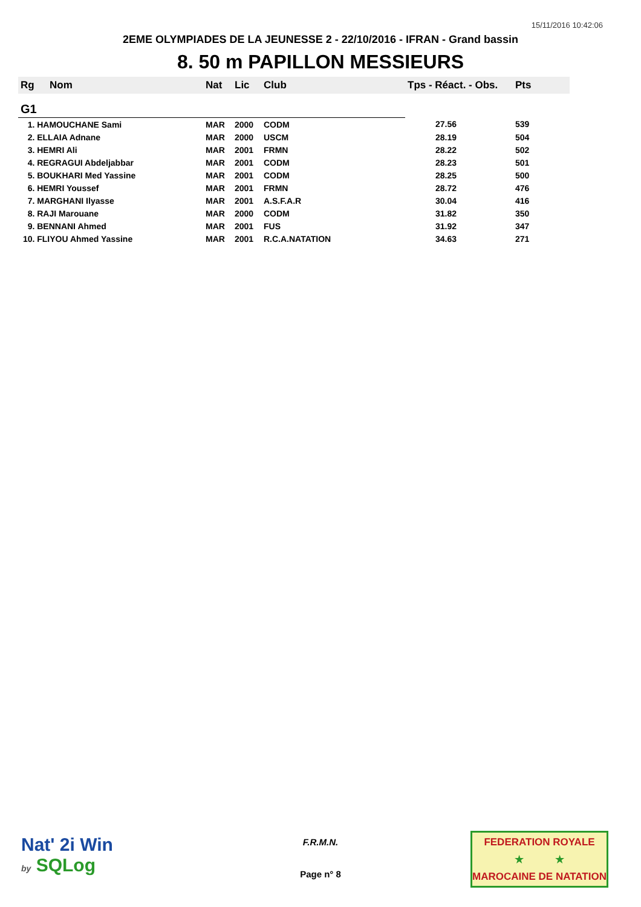15/11/2016 10:42:06
2EME OLYMPIADES DE LA JEUNESSE 2 - 22/10/2016 - IFRAN - Grand bassin
8. 50 m PAPILLON MESSIEURS
| Rg | Nom | Nat | Lic | Club | Tps - Réact. - Obs. | Pts |
| --- | --- | --- | --- | --- | --- | --- |
| G1 | | | | | | |
| 1. HAMOUCHANE Sami | | MAR | 2000 | CODM | 27.56 | 539 |
| 2. ELLAIA Adnane | | MAR | 2000 | USCM | 28.19 | 504 |
| 3. HEMRI Ali | | MAR | 2001 | FRMN | 28.22 | 502 |
| 4. REGRAGUI Abdeljabbar | | MAR | 2001 | CODM | 28.23 | 501 |
| 5. BOUKHARI Med Yassine | | MAR | 2001 | CODM | 28.25 | 500 |
| 6. HEMRI Youssef | | MAR | 2001 | FRMN | 28.72 | 476 |
| 7. MARGHANI Ilyasse | | MAR | 2001 | A.S.F.A.R | 30.04 | 416 |
| 8. RAJI Marouane | | MAR | 2000 | CODM | 31.82 | 350 |
| 9. BENNANI Ahmed | | MAR | 2001 | FUS | 31.92 | 347 |
| 10. FLIYOU Ahmed Yassine | | MAR | 2001 | R.C.A.NATATION | 34.63 | 271 |
Nat' 2i Win
by SQLog
F.R.M.N.
Page n° 8
FEDERATION ROYALE
★ ★
MAROCAINE DE NATATION